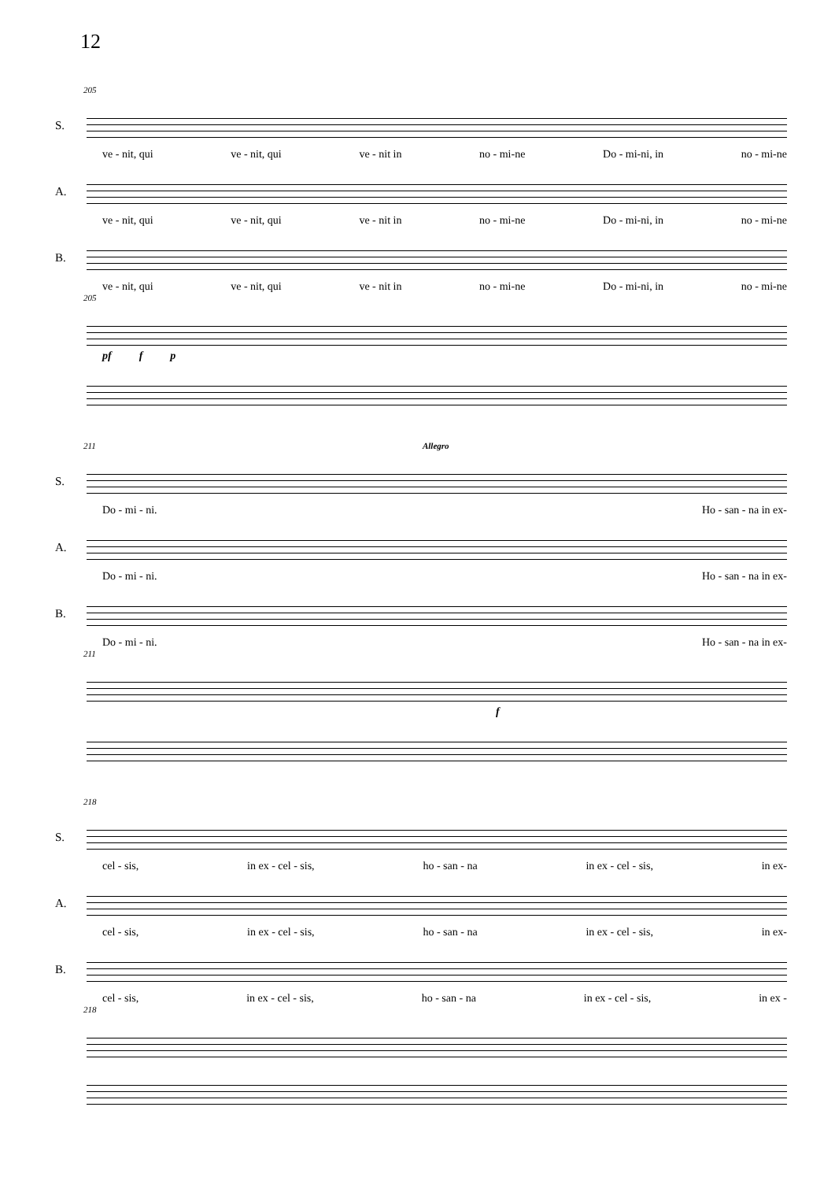12
205
S.
ve - nit, qui ve - nit, qui ve - nit in no - mi-ne Do - mi-ni, in no - mi-ne
A.
ve - nit, qui ve - nit, qui ve - nit in no - mi-ne Do - mi-ni, in no - mi-ne
B.
ve - nit, qui ve - nit, qui ve - nit in no - mi-ne Do - mi-ni, in no - mi-ne
205
pf f p
211 Allegro
S.
Do - mi - ni. Ho - san - na in ex-
A.
Do - mi - ni. Ho - san - na in ex-
B.
Do - mi - ni. Ho - san - na in ex-
211
f
218
S.
cel - sis, in ex - cel - sis, ho - san - na in ex - cel - sis, in ex-
A.
cel - sis, in ex - cel - sis, ho - san - na in ex - cel - sis, in ex-
B.
cel - sis, in ex - cel - sis, ho - san - na in ex - cel - sis, in ex -
218